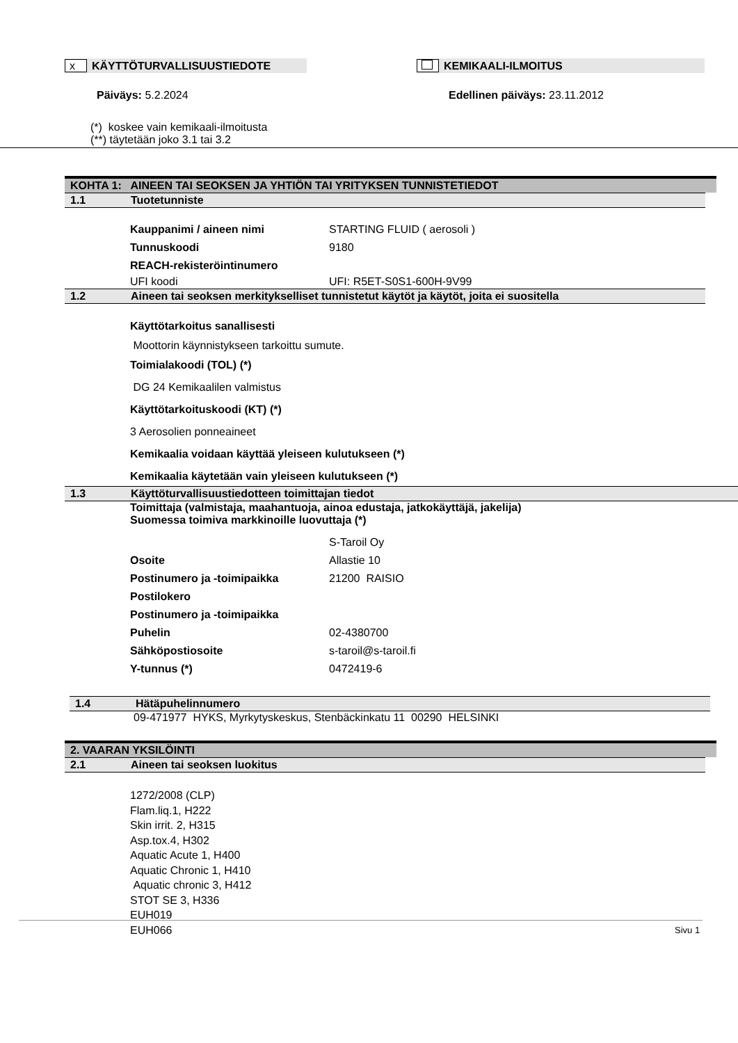x KÄYTTÖTURVALLISUUSTIEDOTE KEMIKAALI-ILMOITUS
Päiväys: 5.2.2024 Edellinen päiväys: 23.11.2012
(*) koskee vain kemikaali-ilmoitusta
(**) täytetään joko 3.1 tai 3.2
KOHTA 1: AINEEN TAI SEOKSEN JA YHTIÖN TAI YRITYKSEN TUNNISTETIEDOT
1.1 Tuotetunniste
Kauppanimi / aineen nimi STARTING FLUID ( aerosoli )
Tunnuskoodi 9180
REACH-rekisteröintinumero
UFI koodi UFI: R5ET-S0S1-600H-9V99
1.2 Aineen tai seoksen merkitykselliset tunnistetut käytöt ja käytöt, joita ei suositella
Käyttötarkoitus sanallisesti
Moottorin käynnistykseen tarkoittu sumute.
Toimialakoodi (TOL) (*)
DG 24 Kemikaalilen valmistus
Käyttötarkoituskoodi (KT) (*)
3 Aerosolien ponneaineet
Kemikaalia voidaan käyttää yleiseen kulutukseen (*)
Kemikaalia käytetään vain yleiseen kulutukseen (*)
1.3 Käyttöturvallisuustiedotteen toimittajan tiedot
Toimittaja (valmistaja, maahantuoja, ainoa edustaja, jatkokäyttäjä, jakelija)
Suomessa toimiva markkinoille luovuttaja (*)
S-Taroil Oy
Osoite Allastie 10
Postinumero ja -toimipaikka 21200 RAISIO
Postilokero
Postinumero ja -toimipaikka
Puhelin 02-4380700
Sähköpostiosoite s-taroil@s-taroil.fi
Y-tunnus (*) 0472419-6
1.4 Hätäpuhelinnumero
09-471977 HYKS, Myrkytyskeskus, Stenbäckinkatu 11 00290 HELSINKI
2. VAARAN YKSILÖINTI
2.1 Aineen tai seoksen luokitus
1272/2008 (CLP)
Flam.liq.1, H222
Skin irrit. 2, H315
Asp.tox.4, H302
Aquatic Acute 1, H400
Aquatic Chronic 1, H410
Aquatic chronic 3, H412
STOT SE 3, H336
EUH019
EUH066
Sivu 1